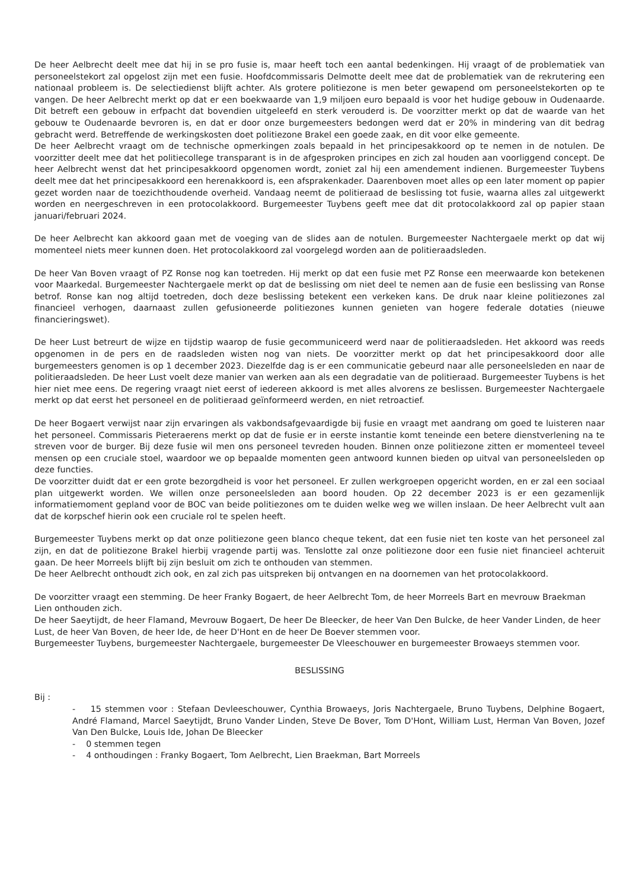De heer Aelbrecht deelt mee dat hij in se pro fusie is, maar heeft toch een aantal bedenkingen. Hij vraagt of de problematiek van personeelstekort zal opgelost zijn met een fusie. Hoofdcommissaris Delmotte deelt mee dat de problematiek van de rekrutering een nationaal probleem is. De selectiedienst blijft achter. Als grotere politiezone is men beter gewapend om personeelstekorten op te vangen. De heer Aelbrecht merkt op dat er een boekwaarde van 1,9 miljoen euro bepaald is voor het hudige gebouw in Oudenaarde. Dit betreft een gebouw in erfpacht dat bovendien uitgeleefd en sterk verouderd is. De voorzitter merkt op dat de waarde van het gebouw te Oudenaarde bevroren is, en dat er door onze burgemeesters bedongen werd dat er 20% in mindering van dit bedrag gebracht werd. Betreffende de werkingskosten doet politiezone Brakel een goede zaak, en dit voor elke gemeente.
De heer Aelbrecht vraagt om de technische opmerkingen zoals bepaald in het principesakkoord op te nemen in de notulen. De voorzitter deelt mee dat het politiecollege transparant is in de afgesproken principes en zich zal houden aan voorliggend concept. De heer Aelbrecht wenst dat het principesakkoord opgenomen wordt, zoniet zal hij een amendement indienen. Burgemeester Tuybens deelt mee dat het principesakkoord een herenakkoord is, een afsprakenkader. Daarenboven moet alles op een later moment op papier gezet worden naar de toezichthoudende overheid. Vandaag neemt de politieraad de beslissing tot fusie, waarna alles zal uitgewerkt worden en neergeschreven in een protocolakkoord. Burgemeester Tuybens geeft mee dat dit protocolakkoord zal op papier staan januari/februari 2024.
De heer Aelbrecht kan akkoord gaan met de voeging van de slides aan de notulen. Burgemeester Nachtergaele merkt op dat wij momenteel niets meer kunnen doen. Het protocolakkoord zal voorgelegd worden aan de politieraadsleden.
De heer Van Boven vraagt of PZ Ronse nog kan toetreden. Hij merkt op dat een fusie met PZ Ronse een meerwaarde kon betekenen voor Maarkedal. Burgemeester Nachtergaele merkt op dat de beslissing om niet deel te nemen aan de fusie een beslissing van Ronse betrof. Ronse kan nog altijd toetreden, doch deze beslissing betekent een verkeken kans. De druk naar kleine politiezones zal financieel verhogen, daarnaast zullen gefusioneerde politiezones kunnen genieten van hogere federale dotaties (nieuwe financieringswet).
De heer Lust betreurt de wijze en tijdstip waarop de fusie gecommuniceerd werd naar de politieraadsleden. Het akkoord was reeds opgenomen in de pers en de raadsleden wisten nog van niets. De voorzitter merkt op dat het principesakkoord door alle burgemeesters genomen is op 1 december 2023. Diezelfde dag is er een communicatie gebeurd naar alle personeelsleden en naar de politieraadsleden. De heer Lust voelt deze manier van werken aan als een degradatie van de politieraad. Burgemeester Tuybens is het hier niet mee eens. De regering vraagt niet eerst of iedereen akkoord is met alles alvorens ze beslissen. Burgemeester Nachtergaele merkt op dat eerst het personeel en de politieraad geïnformeerd werden, en niet retroactief.
De heer Bogaert verwijst naar zijn ervaringen als vakbondsafgevaardigde bij fusie en vraagt met aandrang om goed te luisteren naar het personeel. Commissaris Pieteraerens merkt op dat de fusie er in eerste instantie komt teneinde een betere dienstverlening na te streven voor de burger. Bij deze fusie wil men ons personeel tevreden houden. Binnen onze politiezone zitten er momenteel teveel mensen op een cruciale stoel, waardoor we op bepaalde momenten geen antwoord kunnen bieden op uitval van personeelsleden op deze functies.
De voorzitter duidt dat er een grote bezorgdheid is voor het personeel. Er zullen werkgroepen opgericht worden, en er zal een sociaal plan uitgewerkt worden. We willen onze personeelsleden aan boord houden. Op 22 december 2023 is er een gezamenlijk informatiemoment gepland voor de BOC van beide politiezones om te duiden welke weg we willen inslaan. De heer Aelbrecht vult aan dat de korpschef hierin ook een cruciale rol te spelen heeft.
Burgemeester Tuybens merkt op dat onze politiezone geen blanco cheque tekent, dat een fusie niet ten koste van het personeel zal zijn, en dat de politiezone Brakel hierbij vragende partij was. Tenslotte zal onze politiezone door een fusie niet financieel achteruit gaan. De heer Morreels blijft bij zijn besluit om zich te onthouden van stemmen.
De heer Aelbrecht onthoudt zich ook, en zal zich pas uitspreken bij ontvangen en na doornemen van het protocolakkoord.
De voorzitter vraagt een stemming. De heer Franky Bogaert, de heer Aelbrecht Tom, de heer Morreels Bart en mevrouw Braekman Lien onthouden zich.
De heer Saeytijdt, de heer Flamand, Mevrouw Bogaert, De heer De Bleecker, de heer Van Den Bulcke, de heer Vander Linden, de heer Lust, de heer Van Boven, de heer Ide, de heer D'Hont en de heer De Boever stemmen voor.
Burgemeester Tuybens, burgemeester Nachtergaele, burgemeester De Vleeschouwer en burgemeester Browaeys stemmen voor.
BESLISSING
Bij :
- 15 stemmen voor : Stefaan Devleeschouwer, Cynthia Browaeys, Joris Nachtergaele, Bruno Tuybens, Delphine Bogaert, André Flamand, Marcel Saeytijdt, Bruno Vander Linden, Steve De Bover, Tom D'Hont, William Lust, Herman Van Boven, Jozef Van Den Bulcke, Louis Ide, Johan De Bleecker
- 0 stemmen tegen
- 4 onthoudingen : Franky Bogaert, Tom Aelbrecht, Lien Braekman, Bart Morreels